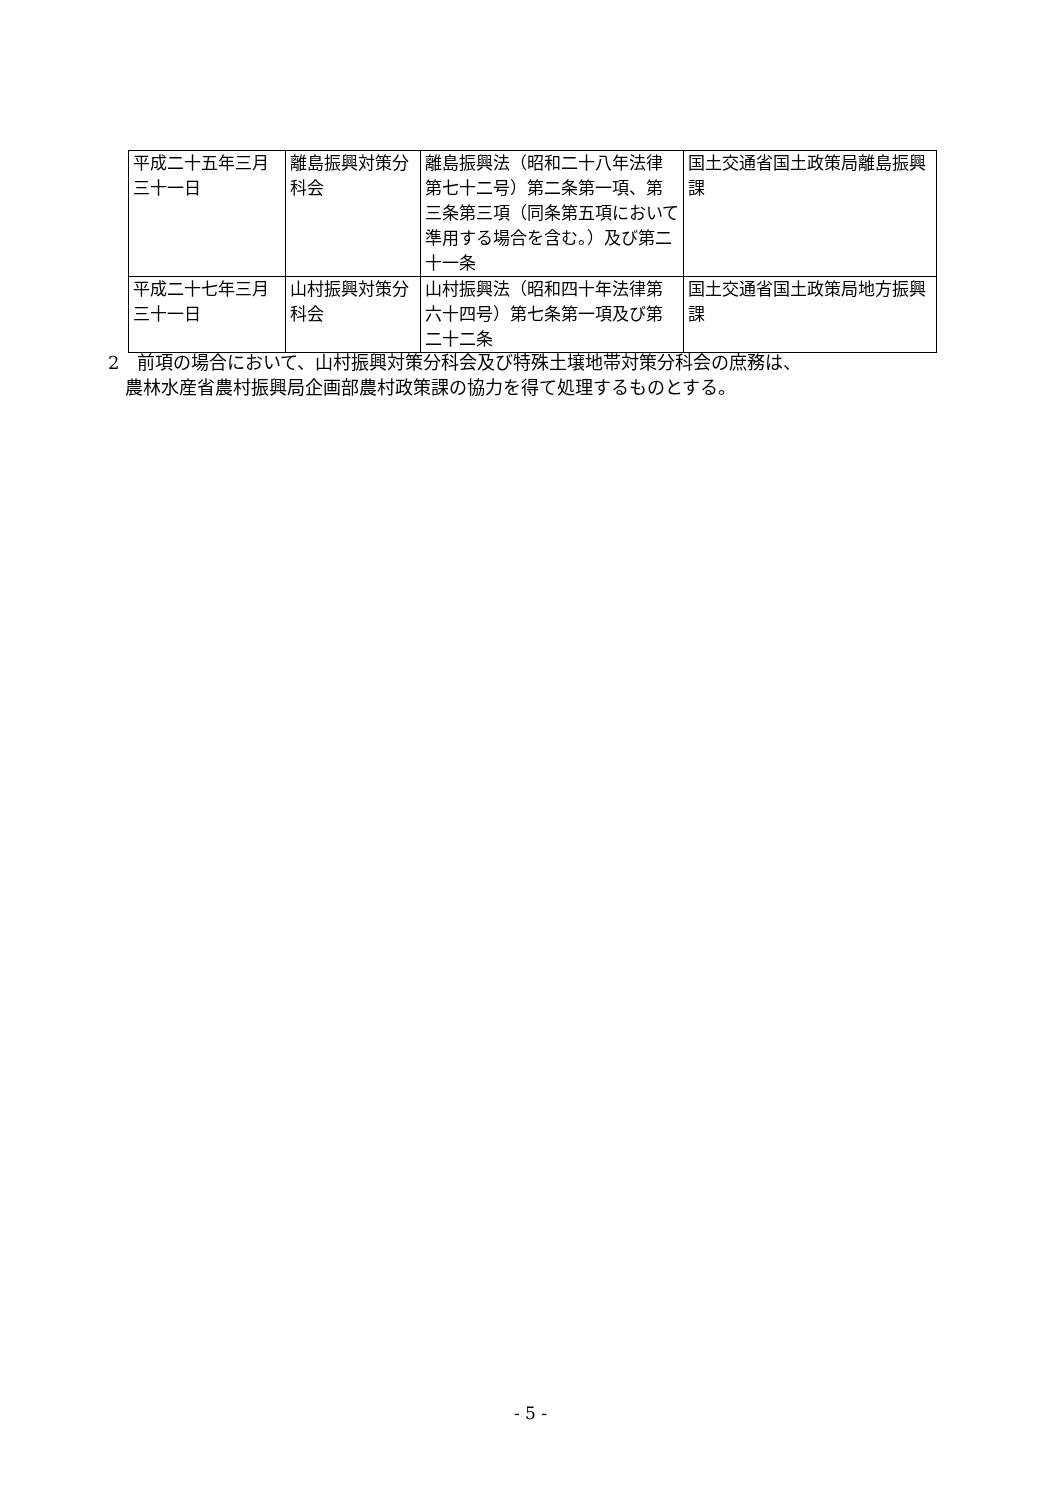| 平成二十五年三月三十一日 | 離島振興対策分科会 | 離島振興法（昭和二十八年法律第七十二号）第二条第一項、第三条第三項（同条第五項において準用する場合を含む。）及び第二十一条 | 国土交通省国土政策局離島振興課 |
| 平成二十七年三月三十一日 | 山村振興対策分科会 | 山村振興法（昭和四十年法律第六十四号）第七条第一項及び第二十二条 | 国土交通省国土政策局地方振興課 |
2　前項の場合において、山村振興対策分科会及び特殊土壌地帯対策分科会の庶務は、
農林水産省農村振興局企画部農村政策課の協力を得て処理するものとする。
- 5 -